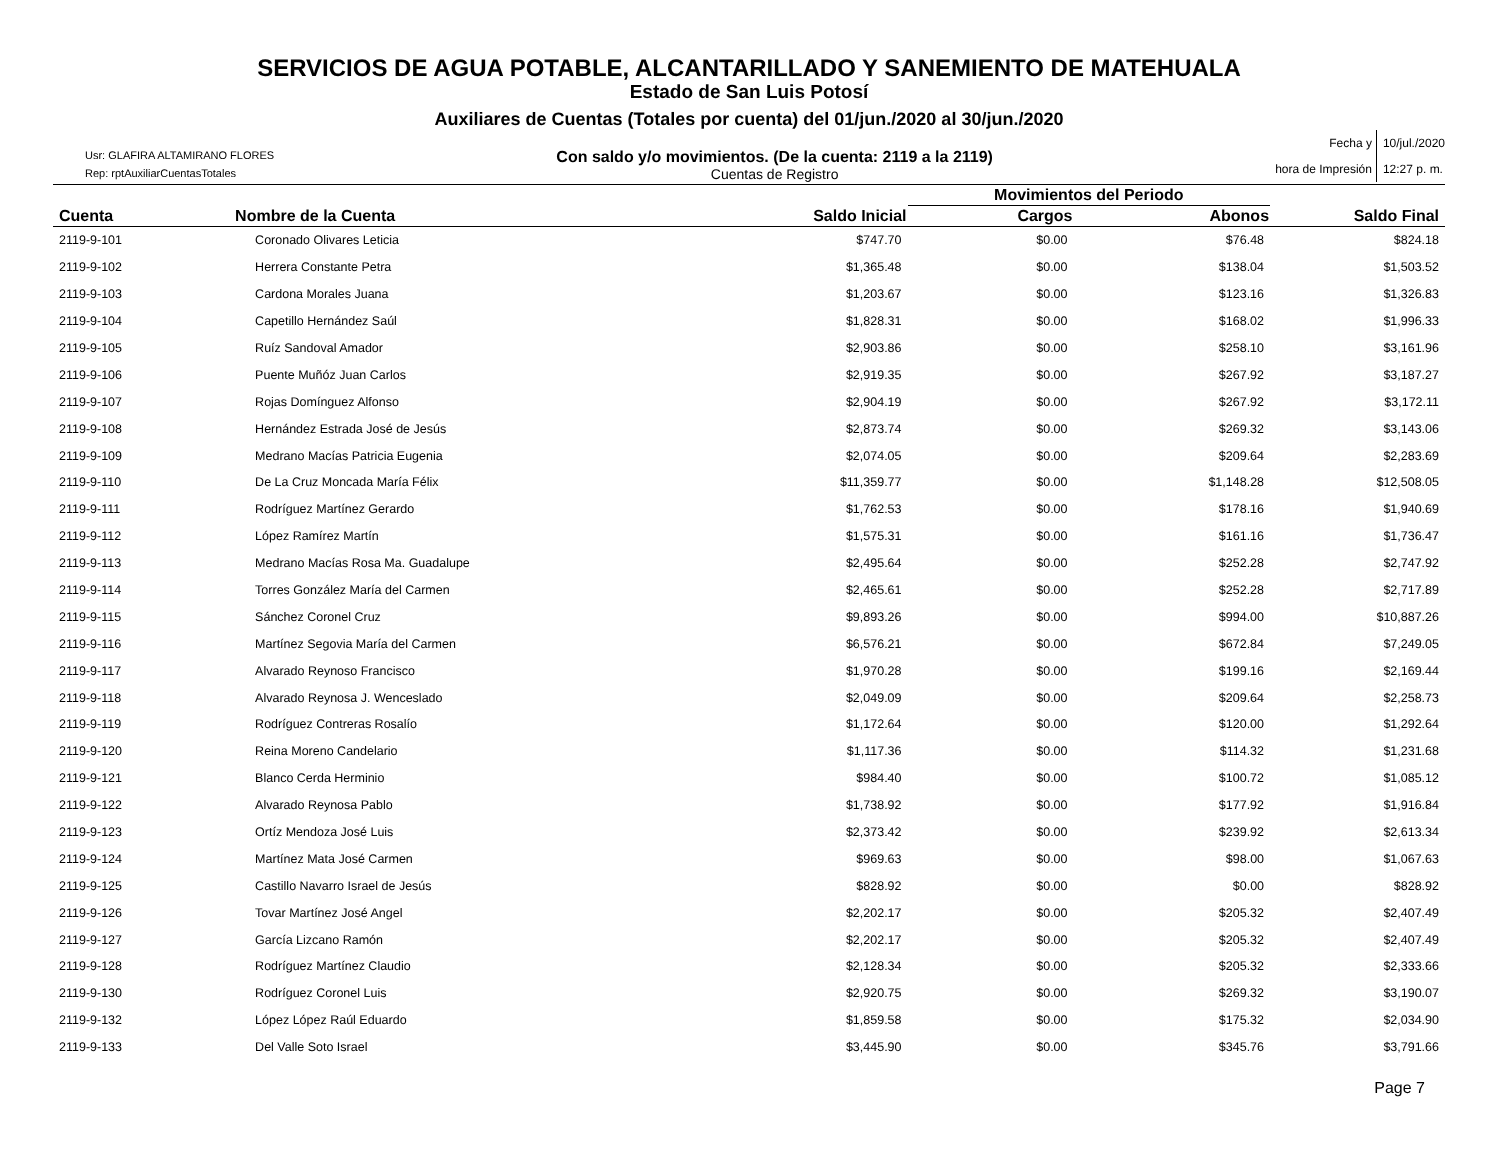SERVICIOS DE AGUA POTABLE, ALCANTARILLADO Y SANEMIENTO DE MATEHUALA
Estado de San Luis Potosí
Auxiliares de Cuentas (Totales por cuenta) del 01/jun./2020 al 30/jun./2020
Usr: GLAFIRA ALTAMIRANO FLORES
Rep: rptAuxiliarCuentasTotales
Con saldo y/o movimientos. (De la cuenta: 2119 a la 2119)
Cuentas de Registro
Fecha y 10/jul./2020 hora de Impresión 12:27 p. m.
| | | | Movimientos del Periodo | | |
| --- | --- | --- | --- | --- | --- |
| Cuenta | Nombre de la Cuenta | Saldo Inicial | Cargos | Abonos | Saldo Final |
| 2119-9-101 | Coronado Olivares Leticia | $747.70 | $0.00 | $76.48 | $824.18 |
| 2119-9-102 | Herrera Constante Petra | $1,365.48 | $0.00 | $138.04 | $1,503.52 |
| 2119-9-103 | Cardona Morales Juana | $1,203.67 | $0.00 | $123.16 | $1,326.83 |
| 2119-9-104 | Capetillo Hernández Saúl | $1,828.31 | $0.00 | $168.02 | $1,996.33 |
| 2119-9-105 | Ruíz Sandoval Amador | $2,903.86 | $0.00 | $258.10 | $3,161.96 |
| 2119-9-106 | Puente Muñóz Juan Carlos | $2,919.35 | $0.00 | $267.92 | $3,187.27 |
| 2119-9-107 | Rojas Domínguez Alfonso | $2,904.19 | $0.00 | $267.92 | $3,172.11 |
| 2119-9-108 | Hernández Estrada José de Jesús | $2,873.74 | $0.00 | $269.32 | $3,143.06 |
| 2119-9-109 | Medrano Macías Patricia Eugenia | $2,074.05 | $0.00 | $209.64 | $2,283.69 |
| 2119-9-110 | De La Cruz Moncada María Félix | $11,359.77 | $0.00 | $1,148.28 | $12,508.05 |
| 2119-9-111 | Rodríguez Martínez Gerardo | $1,762.53 | $0.00 | $178.16 | $1,940.69 |
| 2119-9-112 | López Ramírez Martín | $1,575.31 | $0.00 | $161.16 | $1,736.47 |
| 2119-9-113 | Medrano Macías Rosa Ma. Guadalupe | $2,495.64 | $0.00 | $252.28 | $2,747.92 |
| 2119-9-114 | Torres González María del Carmen | $2,465.61 | $0.00 | $252.28 | $2,717.89 |
| 2119-9-115 | Sánchez Coronel Cruz | $9,893.26 | $0.00 | $994.00 | $10,887.26 |
| 2119-9-116 | Martínez Segovia María del Carmen | $6,576.21 | $0.00 | $672.84 | $7,249.05 |
| 2119-9-117 | Alvarado Reynoso Francisco | $1,970.28 | $0.00 | $199.16 | $2,169.44 |
| 2119-9-118 | Alvarado Reynosa J. Wenceslado | $2,049.09 | $0.00 | $209.64 | $2,258.73 |
| 2119-9-119 | Rodríguez Contreras Rosalío | $1,172.64 | $0.00 | $120.00 | $1,292.64 |
| 2119-9-120 | Reina Moreno Candelario | $1,117.36 | $0.00 | $114.32 | $1,231.68 |
| 2119-9-121 | Blanco Cerda Herminio | $984.40 | $0.00 | $100.72 | $1,085.12 |
| 2119-9-122 | Alvarado Reynosa Pablo | $1,738.92 | $0.00 | $177.92 | $1,916.84 |
| 2119-9-123 | Ortíz Mendoza José Luis | $2,373.42 | $0.00 | $239.92 | $2,613.34 |
| 2119-9-124 | Martínez Mata José Carmen | $969.63 | $0.00 | $98.00 | $1,067.63 |
| 2119-9-125 | Castillo Navarro Israel de Jesús | $828.92 | $0.00 | $0.00 | $828.92 |
| 2119-9-126 | Tovar Martínez José Angel | $2,202.17 | $0.00 | $205.32 | $2,407.49 |
| 2119-9-127 | García Lizcano Ramón | $2,202.17 | $0.00 | $205.32 | $2,407.49 |
| 2119-9-128 | Rodríguez Martínez Claudio | $2,128.34 | $0.00 | $205.32 | $2,333.66 |
| 2119-9-130 | Rodríguez Coronel Luis | $2,920.75 | $0.00 | $269.32 | $3,190.07 |
| 2119-9-132 | López López Raúl Eduardo | $1,859.58 | $0.00 | $175.32 | $2,034.90 |
| 2119-9-133 | Del Valle Soto Israel | $3,445.90 | $0.00 | $345.76 | $3,791.66 |
Page 7